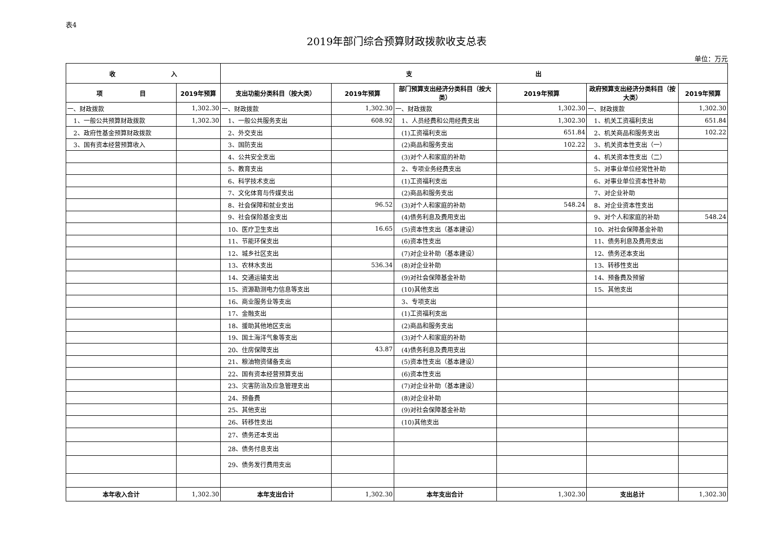表4
2019年部门综合预算财政拨款收支总表
单位：万元
| 收 入 | | 支 出 | | | | | |
| --- | --- | --- | --- | --- | --- | --- | --- |
| 项 目 | 2019年预算 | 支出功能分类科目（按大类） | 2019年预算 | 部门预算支出经济分类科目（按大类） | 2019年预算 | 政府预算支出经济分类科目（按大类） | 2019年预算 |
| 一、财政拨款 | 1,302.30 | 一、财政拨款 | 1,302.30 | 一、财政拨款 | 1,302.30 | 一、财政拨款 | 1,302.30 |
| 1、一般公共预算财政拨款 | 1,302.30 | 1、一般公共服务支出 | 608.92 | 1、人员经费和公用经费支出 | 1,302.30 | 1、机关工资福利支出 | 651.84 |
| 2、政府性基金预算财政拨款 | | 2、外交支出 | | (1)工资福利支出 | 651.84 | 2、机关商品和服务支出 | 102.22 |
| 3、国有资本经营预算收入 | | 3、国防支出 | | (2)商品和服务支出 | 102.22 | 3、机关资本性支出（一） | |
| | | 4、公共安全支出 | | (3)对个人和家庭的补助 | | 4、机关资本性支出（二） | |
| | | 5、教育支出 | | 2、专项业务经费支出 | | 5、对事业单位经常性补助 | |
| | | 6、科学技术支出 | | (1)工资福利支出 | | 6、对事业单位资本性补助 | |
| | | 7、文化体育与传媒支出 | | (2)商品和服务支出 | | 7、对企业补助 | |
| | | 8、社会保障和就业支出 | 96.52 | (3)对个人和家庭的补助 | 548.24 | 8、对企业资本性支出 | |
| | | 9、社会保险基金支出 | | (4)债务利息及费用支出 | | 9、对个人和家庭的补助 | 548.24 |
| | | 10、医疗卫生支出 | 16.65 | (5)资本性支出（基本建设） | | 10、对社会保障基金补助 | |
| | | 11、节能环保支出 | | (6)资本性支出 | | 11、债务利息及费用支出 | |
| | | 12、城乡社区支出 | | (7)对企业补助（基本建设） | | 12、债务还本支出 | |
| | | 13、农林水支出 | 536.34 | (8)对企业补助 | | 13、转移性支出 | |
| | | 14、交通运输支出 | | (9)对社会保障基金补助 | | 14、预备费及预留 | |
| | | 15、资源勘测电力信息等支出 | | (10)其他支出 | | 15、其他支出 | |
| | | 16、商业服务业等支出 | | 3、专项支出 | | | |
| | | 17、金融支出 | | (1)工资福利支出 | | | |
| | | 18、援助其他地区支出 | | (2)商品和服务支出 | | | |
| | | 19、国土海洋气象等支出 | | (3)对个人和家庭的补助 | | | |
| | | 20、住房保障支出 | 43.87 | (4)债务利息及费用支出 | | | |
| | | 21、粮油物资储备支出 | | (5)资本性支出（基本建设） | | | |
| | | 22、国有资本经营预算支出 | | (6)资本性支出 | | | |
| | | 23、灾害防治及应急管理支出 | | (7)对企业补助（基本建设） | | | |
| | | 24、预备费 | | (8)对企业补助 | | | |
| | | 25、其他支出 | | (9)对社会保障基金补助 | | | |
| | | 26、转移性支出 | | (10)其他支出 | | | |
| | | 27、债务还本支出 | | | | | |
| | | 28、债务付息支出 | | | | | |
| | | 29、债务发行费用支出 | | | | | |
| 本年收入合计 | 1,302.30 | 本年支出合计 | 1,302.30 | 本年支出合计 | 1,302.30 | 支出总计 | 1,302.30 |